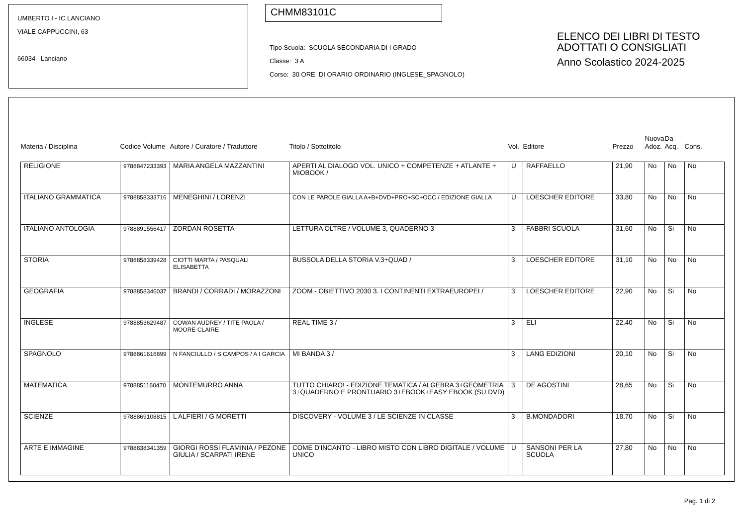UMBERTO I - IC LANCIANO
VIALE CAPPUCCINI, 63
66034 Lanciano
CHMM83101C
Tipo Scuola: SCUOLA SECONDARIA DI I GRADO
Classe: 3 A
Corso: 30 ORE DI ORARIO ORDINARIO (INGLESE_SPAGNOLO)
ELENCO DEI LIBRI DI TESTO
ADOTTATI O CONSIGLIATI
Anno Scolastico 2024-2025
| Materia / Disciplina | Codice Volume | Autore / Curatore / Traduttore | Titolo / Sottotitolo | Vol. | Editore | Prezzo | Nuova Adoz. | Da Acq. | Cons. |
| --- | --- | --- | --- | --- | --- | --- | --- | --- | --- |
| RELIGIONE | 9788847233393 | MARIA ANGELA MAZZANTINI | APERTI AL DIALOGO VOL. UNICO + COMPETENZE + ATLANTE + MIOBOOK / | U | RAFFAELLO | 21,90 | No | No | No |
| ITALIANO GRAMMATICA | 9788858333716 | MENEGHINI / LORENZI | CON LE PAROLE GIALLA A+B+DVD+PRO+SC+OCC / EDIZIONE GIALLA | U | LOESCHER EDITORE | 33,80 | No | No | No |
| ITALIANO ANTOLOGIA | 9788891556417 | ZORDAN ROSETTA | LETTURA OLTRE / VOLUME 3, QUADERNO 3 | 3 | FABBRI SCUOLA | 31,60 | No | Si | No |
| STORIA | 9788858339428 | CIOTTI MARTA / PASQUALI ELISABETTA | BUSSOLA DELLA STORIA V.3+QUAD / | 3 | LOESCHER EDITORE | 31,10 | No | No | No |
| GEOGRAFIA | 9788858346037 | BRANDI / CORRADI / MORAZZONI | ZOOM - OBIETTIVO 2030 3. I CONTINENTI EXTRAEUROPEI / | 3 | LOESCHER EDITORE | 22,90 | No | Si | No |
| INGLESE | 9788853629487 | COWAN AUDREY / TITE PAOLA / MOORE CLAIRE | REAL TIME 3 / | 3 | ELI | 22,40 | No | Si | No |
| SPAGNOLO | 9788861616899 | N FANCIULLO / S CAMPOS / A I GARCIA | MI BANDA 3 / | 3 | LANG EDIZIONI | 20,10 | No | Si | No |
| MATEMATICA | 9788851160470 | MONTEMURRO ANNA | TUTTO CHIARO! - EDIZIONE TEMATICA / ALGEBRA 3+GEOMETRIA 3+QUADERNO E PRONTUARIO 3+EBOOK+EASY EBOOK (SU DVD) | 3 | DE AGOSTINI | 28,65 | No | Si | No |
| SCIENZE | 9788869108815 | L ALFIERI / G MORETTI | DISCOVERY - VOLUME 3 / LE SCIENZE IN CLASSE | 3 | B.MONDADORI | 18,70 | No | Si | No |
| ARTE E IMMAGINE | 9788838341359 | GIORGI ROSSI FLAMINIA / PEZONE GIULIA / SCARPATI IRENE | COME D'INCANTO - LIBRO MISTO CON LIBRO DIGITALE / VOLUME UNICO | U | SANSONI PER LA SCUOLA | 27,80 | No | No | No |
Pag. 1 di 2